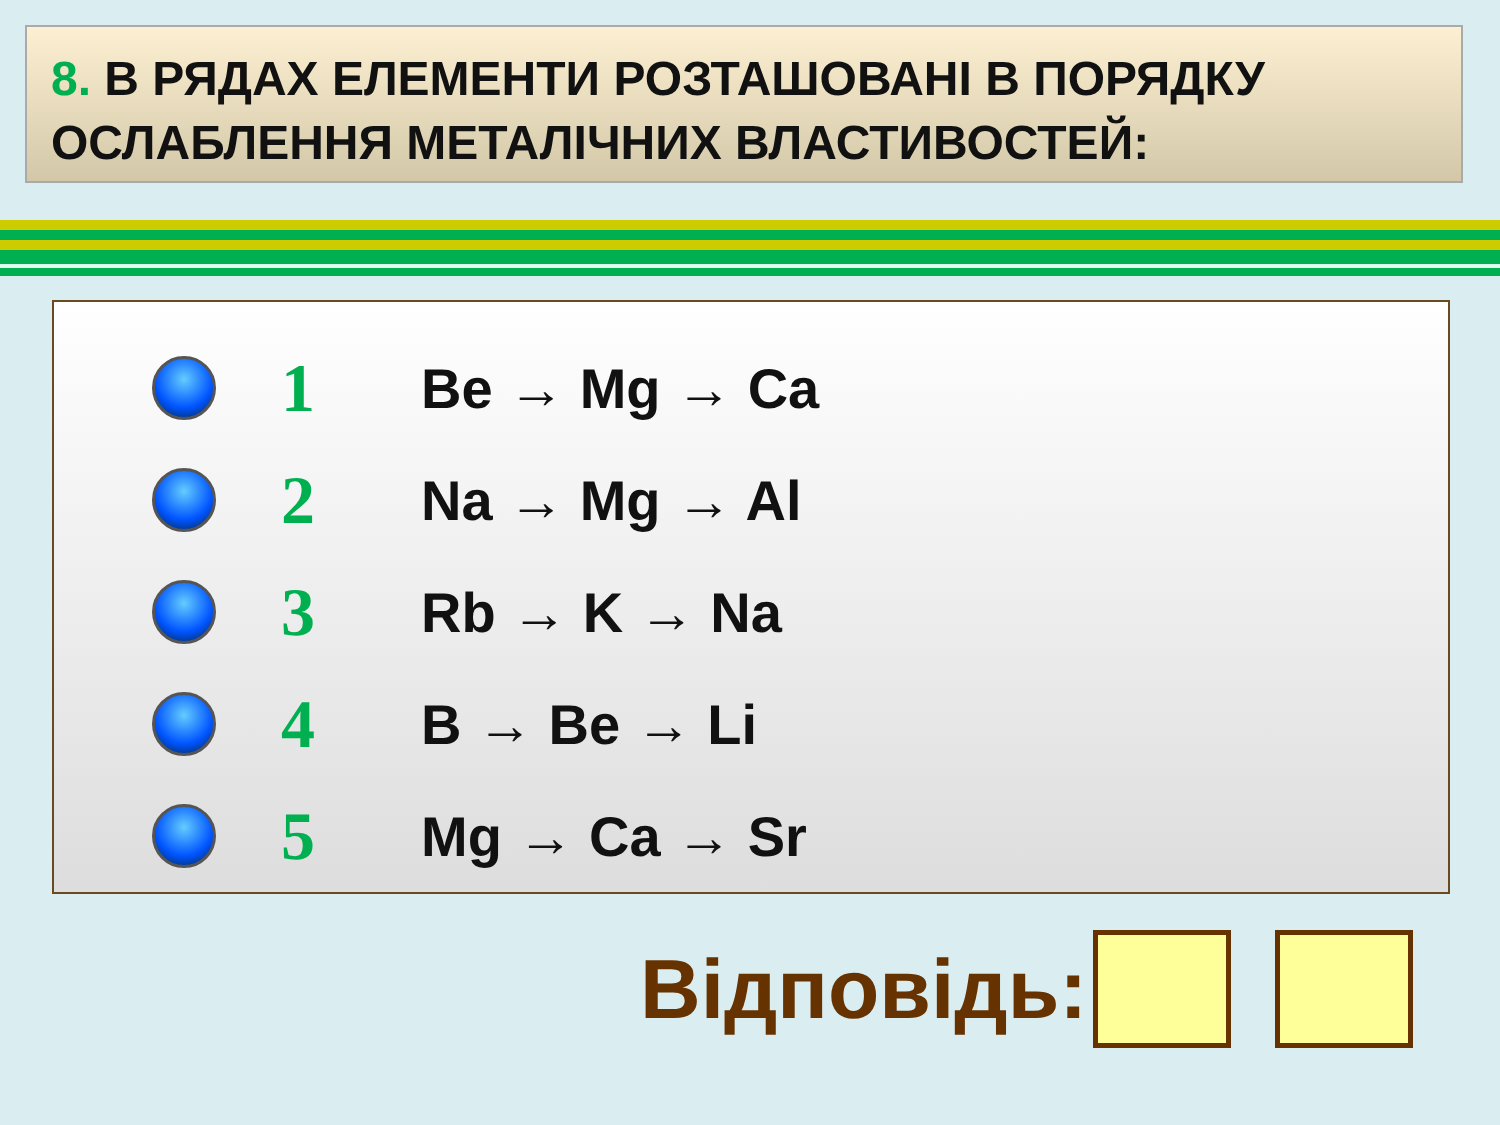8. В РЯДАХ ЕЛЕМЕНТИ РОЗТАШОВАНІ В ПОРЯДКУ ОСЛАБЛЕННЯ МЕТАЛІЧНИХ ВЛАСТИВОСТЕЙ:
1
Be → Mg → Ca
2
Na → Mg → Al
3
Rb → K → Na
4
B → Be → Li
5
Mg → Ca → Sr
Відповідь: